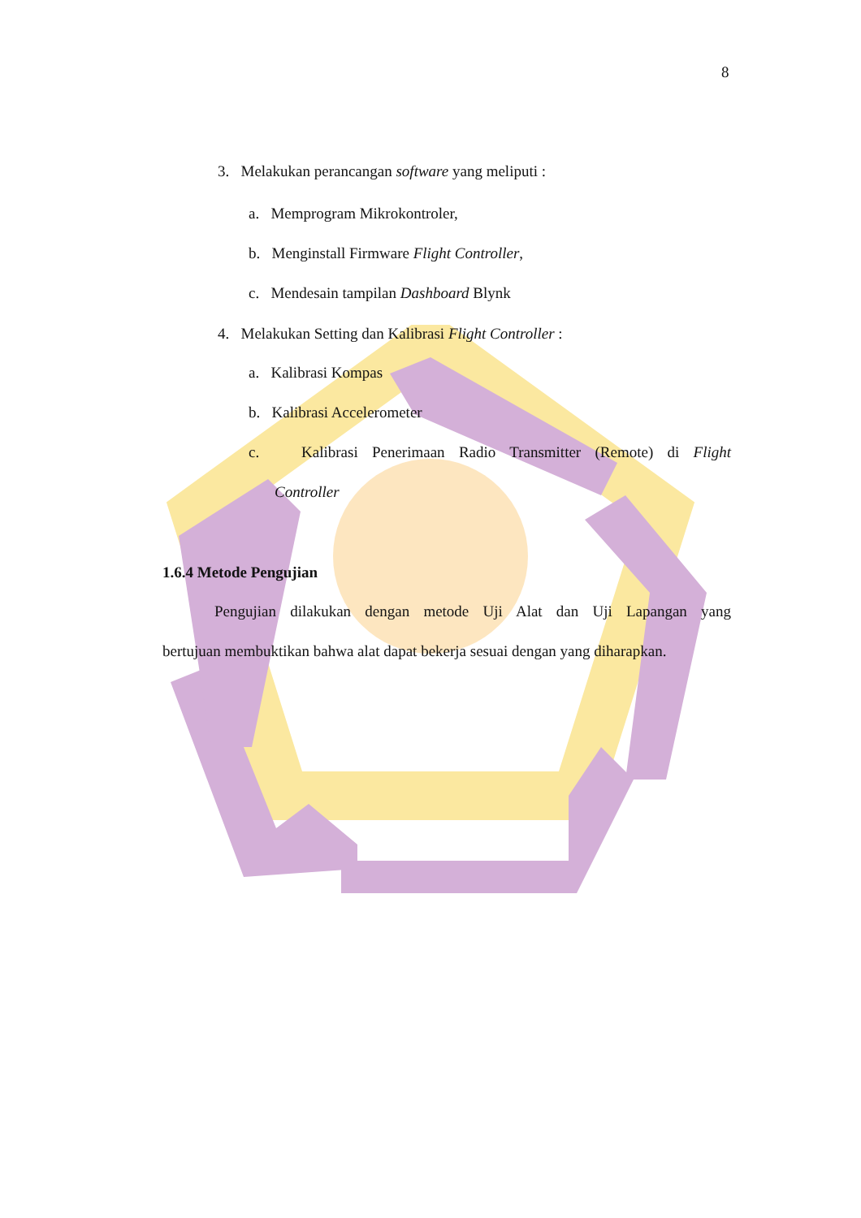8
3. Melakukan perancangan software yang meliputi :
a. Memprogram Mikrokontroler,
b. Menginstall Firmware Flight Controller,
c. Mendesain tampilan Dashboard Blynk
4. Melakukan Setting dan Kalibrasi Flight Controller :
a. Kalibrasi Kompas
b. Kalibrasi Accelerometer
c. Kalibrasi Penerimaan Radio Transmitter (Remote) di Flight
Controller
1.6.4 Metode Pengujian
Pengujian dilakukan dengan metode Uji Alat dan Uji Lapangan yang
bertujuan membuktikan bahwa alat dapat bekerja sesuai dengan yang diharapkan.